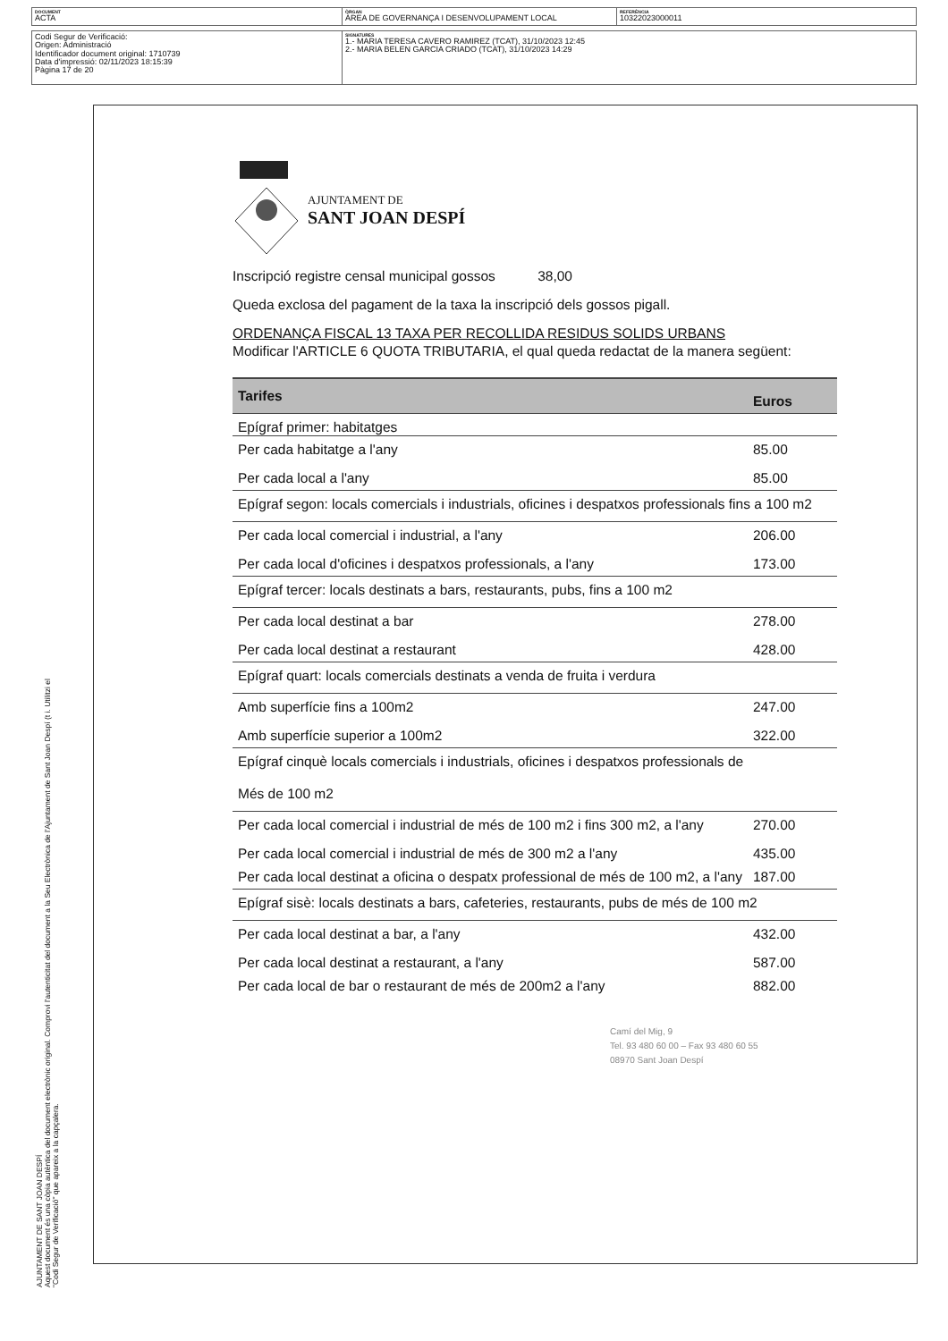| DOCUMENT ACTA | ÒRGAN ÀREA DE GOVERNANÇA I DESENVOLUPAMENT LOCAL | REFERÈNCIA 10322023000011 |
| Codi Segur de Verificació: Origen: Administració Identificador document original: 1710739 Data d'impressió: 02/11/2023 18:15:39 Pàgina 17 de 20 | SIGNATURES 1.- MARIA TERESA CAVERO RAMIREZ (TCAT), 31/10/2023 12:45 2.- MARIA BELEN GARCIA CRIADO (TCAT), 31/10/2023 14:29 |
AJUNTAMENT DE SANT JOAN DESPÍ
Aquest document és una còpia autèntica del document electrònic original. Comprovi l'autenticitat del document a la Seu Electrònica de l'Ajuntament de Sant Joan Despí (t i. Utilitzi el "Codi Segur de Verificació" que apareix a la capçalera.
AJUNTAMENT DE
SANT JOAN DESPÍ
Inscripció registre censal municipal gossos 38,00
Queda exclosa del pagament de la taxa la inscripció dels gossos pigall.
ORDENANÇA FISCAL 13 TAXA PER RECOLLIDA RESIDUS SOLIDS URBANS
Modificar l'ARTICLE 6 QUOTA TRIBUTARIA, el qual queda redactat de la manera següent:
| Tarifes | Euros |
| --- | --- |
| Epígraf primer: habitatges | |
| Per cada habitatge a l'any | 85.00 |
| Per cada local a l'any | 85.00 |
| Epígraf segon: locals comercials i industrials, oficines i despatxos professionals fins a 100 m2 | |
| Per cada local comercial i industrial, a l'any | 206.00 |
| Per cada local d'oficines i despatxos professionals, a l'any | 173.00 |
| Epígraf tercer: locals destinats a bars, restaurants, pubs, fins a 100 m2 | |
| Per cada local destinat a bar | 278.00 |
| Per cada local destinat a restaurant | 428.00 |
| Epígraf quart: locals comercials destinats a venda de fruita i verdura | |
| Amb superfície fins a 100m2 | 247.00 |
| Amb superfície superior a 100m2 | 322.00 |
| Epígraf cinquè locals comercials i industrials, oficines i despatxos professionals de Més de 100 m2 | |
| Per cada local comercial i industrial de més de 100 m2 i fins 300 m2, a l'any | 270.00 |
| Per cada local comercial i industrial de més de 300 m2 a l'any | 435.00 |
| Per cada local destinat a oficina o despatx professional de més de 100 m2, a l'any | 187.00 |
| Epígraf sisè: locals destinats a bars, cafeteries, restaurants, pubs de més de 100 m2 | |
| Per cada local destinat a bar, a l'any | 432.00 |
| Per cada local destinat a restaurant, a l'any | 587.00 |
| Per cada local de bar o restaurant de més de 200m2 a l'any | 882.00 |
Camí del Mig, 9
Tel. 93 480 60 00 – Fax 93 480 60 55
08970 Sant Joan Despí